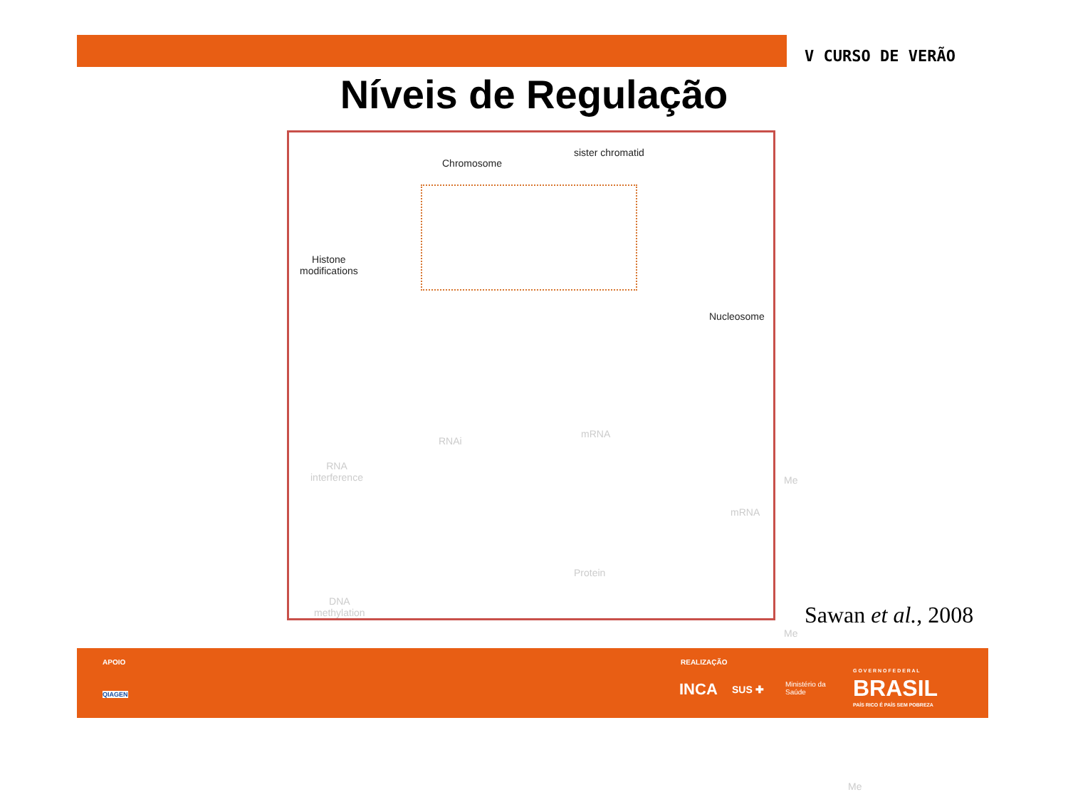V CURSO DE VERÃO
Níveis de Regulação
Chromosome
sister chromatid
Histone
modifications
Nucleosome
RNA
interference
RNAi
mRNA
mRNA
Protein
Me
Me
DNA
methylation
Me
Sawan et al., 2008
APOIO
QIAGEN
REALIZAÇÃO
INCA SUS ✚ Ministério da
Saúde
G O V E R N O F E D E R A L
BRASIL
PAÍS RICO É PAÍS SEM POBREZA